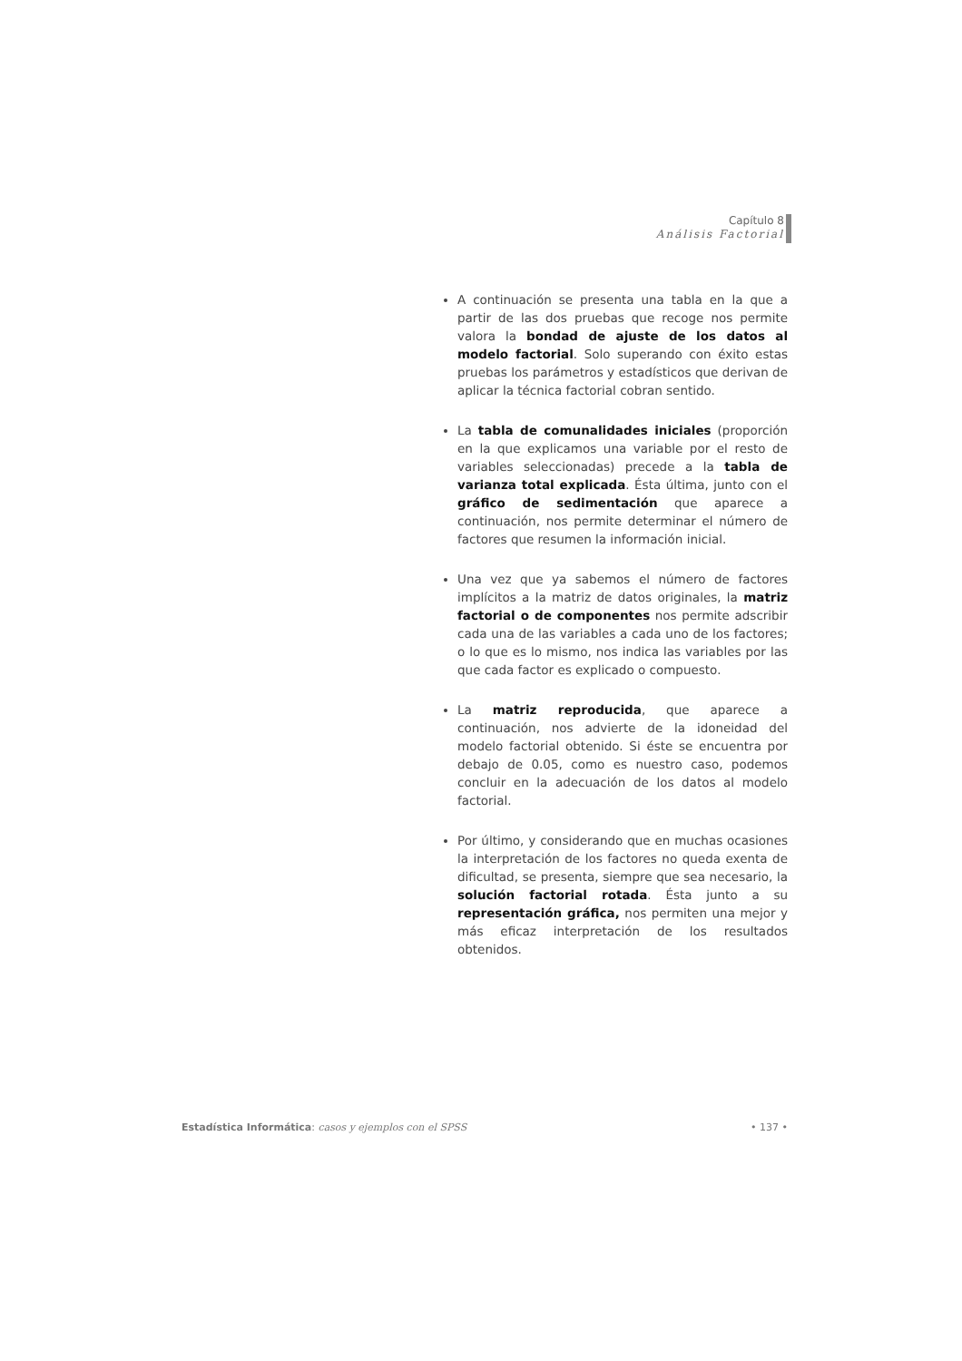Capítulo 8
Análisis Factorial
A continuación se presenta una tabla en la que a partir de las dos pruebas que recoge nos permite valora la bondad de ajuste de los datos al modelo factorial. Solo superando con éxito estas pruebas los parámetros y estadísticos que derivan de aplicar la técnica factorial cobran sentido.
La tabla de comunalidades iniciales (proporción en la que explicamos una variable por el resto de variables seleccionadas) precede a la tabla de varianza total explicada. Ésta última, junto con el gráfico de sedimentación que aparece a continuación, nos permite determinar el número de factores que resumen la información inicial.
Una vez que ya sabemos el número de factores implícitos a la matriz de datos originales, la matriz factorial o de componentes nos permite adscribir cada una de las variables a cada uno de los factores; o lo que es lo mismo, nos indica las variables por las que cada factor es explicado o compuesto.
La matriz reproducida, que aparece a continuación, nos advierte de la idoneidad del modelo factorial obtenido. Si éste se encuentra por debajo de 0.05, como es nuestro caso, podemos concluir en la adecuación de los datos al modelo factorial.
Por último, y considerando que en muchas ocasiones la interpretación de los factores no queda exenta de dificultad, se presenta, siempre que sea necesario, la solución factorial rotada. Ésta junto a su representación gráfica, nos permiten una mejor y más eficaz interpretación de los resultados obtenidos.
Estadística Informática: casos y ejemplos con el SPSS • 137 •